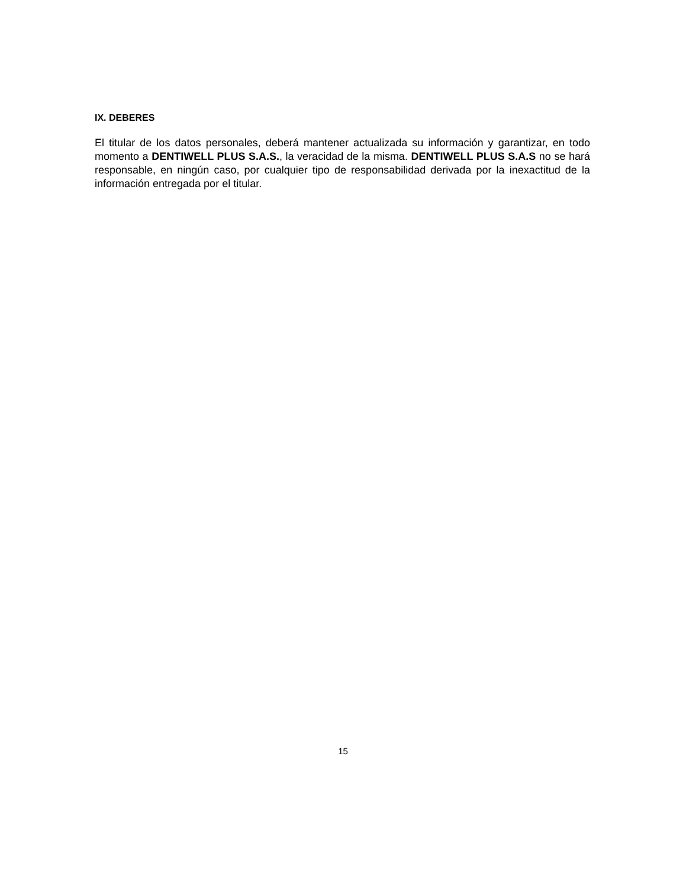IX. DEBERES
El titular de los datos personales, deberá mantener actualizada su información y garantizar, en todo momento a DENTIWELL PLUS S.A.S., la veracidad de la misma. DENTIWELL PLUS S.A.S no se hará responsable, en ningún caso, por cualquier tipo de responsabilidad derivada por la inexactitud de la información entregada por el titular.
15